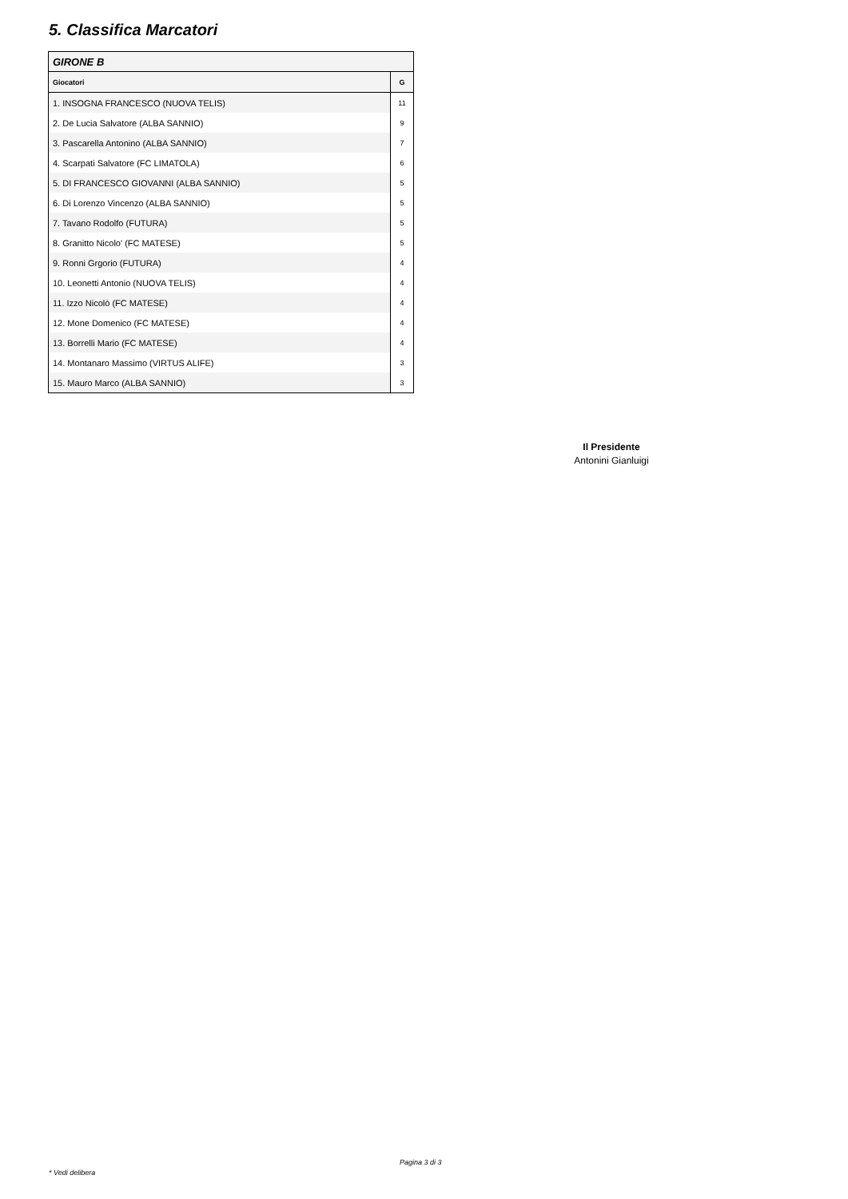5. Classifica Marcatori
| GIRONE B | |
| Giocatori | G |
| 1. INSOGNA FRANCESCO (NUOVA TELIS) | 11 |
| 2. De Lucia Salvatore (ALBA SANNIO) | 9 |
| 3. Pascarella Antonino (ALBA SANNIO) | 7 |
| 4. Scarpati Salvatore (FC LIMATOLA) | 6 |
| 5. DI FRANCESCO GIOVANNI (ALBA SANNIO) | 5 |
| 6. Di Lorenzo Vincenzo (ALBA SANNIO) | 5 |
| 7. Tavano Rodolfo (FUTURA) | 5 |
| 8. Granitto Nicolo' (FC MATESE) | 5 |
| 9. Ronni Grgorio (FUTURA) | 4 |
| 10. Leonetti Antonio (NUOVA TELIS) | 4 |
| 11. Izzo Nicolò (FC MATESE) | 4 |
| 12. Mone Domenico (FC MATESE) | 4 |
| 13. Borrelli Mario (FC MATESE) | 4 |
| 14. Montanaro Massimo (VIRTUS ALIFE) | 3 |
| 15. Mauro Marco (ALBA SANNIO) | 3 |
Il Presidente
Antonini Gianluigi
Pagina 3 di 3
* Vedi delibera